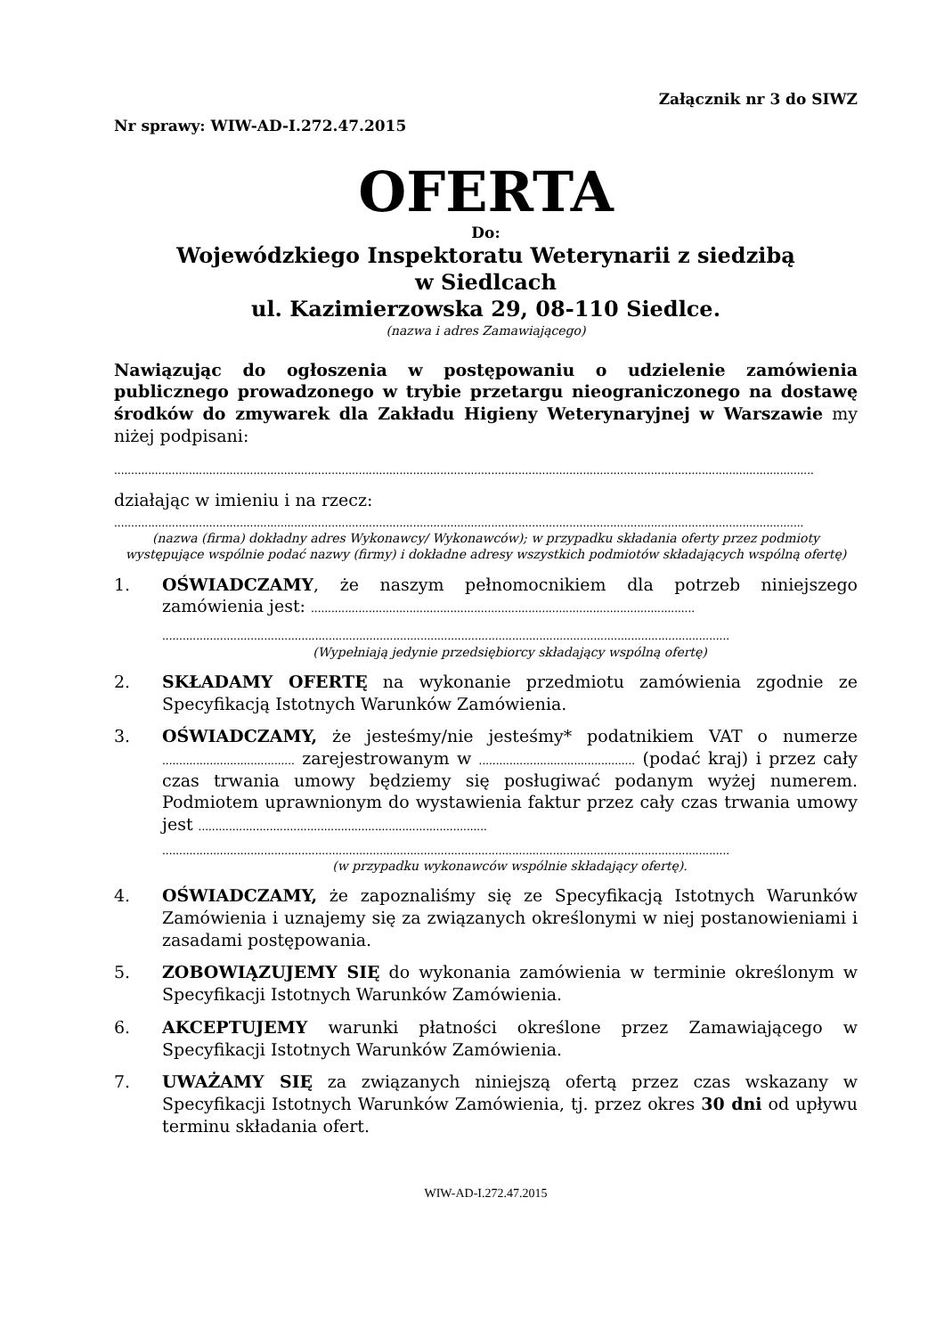Załącznik nr 3 do SIWZ
Nr sprawy: WIW-AD-I.272.47.2015
OFERTA
Do:
Wojewódzkiego Inspektoratu Weterynarii z siedzibą
w Siedlcach
ul. Kazimierzowska 29, 08-110 Siedlce.
(nazwa i adres Zamawiającego)
Nawiązując do ogłoszenia w postępowaniu o udzielenie zamówienia publicznego prowadzonego w trybie przetargu nieograniczonego na dostawę środków do zmywarek dla Zakładu Higieny Weterynaryjnej w Warszawie my niżej podpisani:
..............................................................................................................................................................................................................
działając w imieniu i na rzecz:
...........................................................................................................................................................................................................
(nazwa (firma) dokładny adres Wykonawcy/ Wykonawców); w przypadku składania oferty przez podmioty występujące wspólnie podać nazwy (firmy) i dokładne adresy wszystkich podmiotów składających wspólną ofertę)
1. OŚWIADCZAMY, że naszym pełnomocnikiem dla potrzeb niniejszego zamówienia jest: .................................................................................................................
.......................................................................................................................................................................
(Wypełniają jedynie przedsiębiorcy składający wspólną ofertę)
2. SKŁADAMY OFERTĘ na wykonanie przedmiotu zamówienia zgodnie ze Specyfikacją Istotnych Warunków Zamówienia.
3. OŚWIADCZAMY, że jesteśmy/nie jesteśmy* podatnikiem VAT o numerze ....................................... zarejestrowanym w .............................................. (podać kraj) i przez cały czas trwania umowy będziemy się posługiwać podanym wyżej numerem. Podmiotem uprawnionym do wystawienia faktur przez cały czas trwania umowy jest .....................................................................................
.......................................................................................................................................................................
(w przypadku wykonawców wspólnie składający ofertę).
4. OŚWIADCZAMY, że zapoznaliśmy się ze Specyfikacją Istotnych Warunków Zamówienia i uznajemy się za związanych określonymi w niej postanowieniami i zasadami postępowania.
5. ZOBOWIĄZUJEMY SIĘ do wykonania zamówienia w terminie określonym w Specyfikacji Istotnych Warunków Zamówienia.
6. AKCEPTUJEMY warunki płatności określone przez Zamawiającego w Specyfikacji Istotnych Warunków Zamówienia.
7. UWAŻAMY SIĘ za związanych niniejszą ofertą przez czas wskazany w Specyfikacji Istotnych Warunków Zamówienia, tj. przez okres 30 dni od upływu terminu składania ofert.
WIW-AD-I.272.47.2015